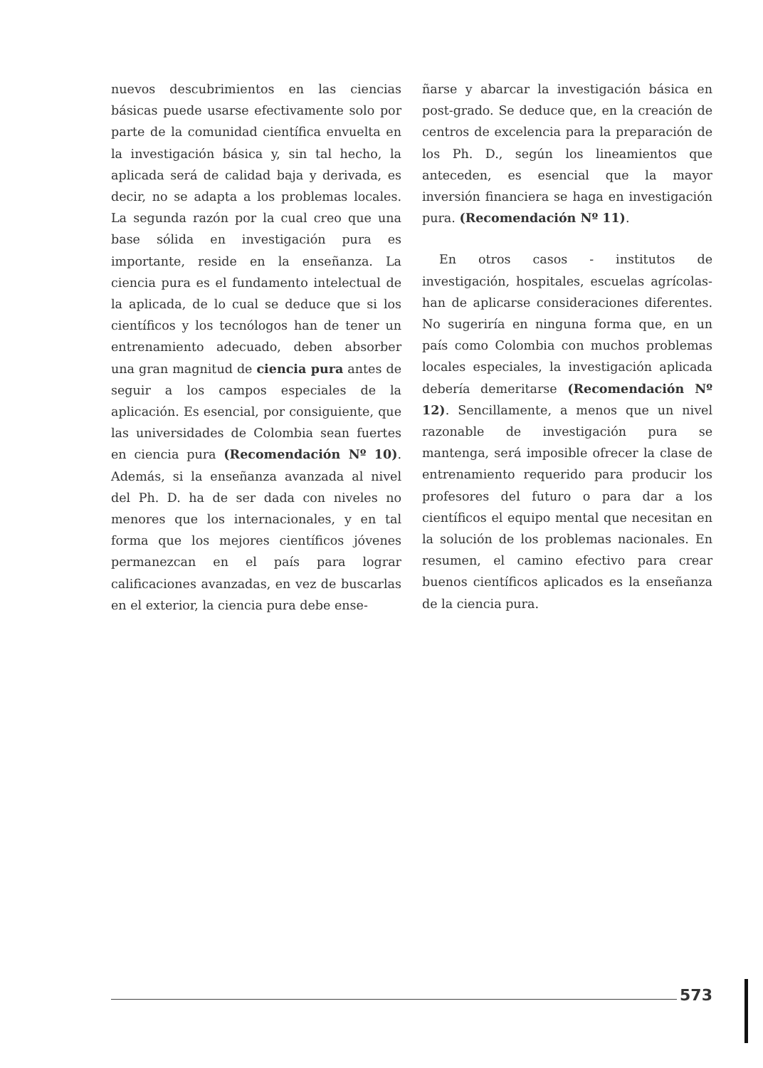nuevos descubrimientos en las ciencias básicas puede usarse efectivamente solo por parte de la comunidad científica envuelta en la investigación básica y, sin tal hecho, la aplicada será de calidad baja y derivada, es decir, no se adapta a los problemas locales. La segunda razón por la cual creo que una base sólida en investigación pura es importante, reside en la enseñanza. La ciencia pura es el fundamento intelectual de la aplicada, de lo cual se deduce que si los científicos y los tecnólogos han de tener un entrenamiento adecuado, deben absorber una gran magnitud de ciencia pura antes de seguir a los campos especiales de la aplicación. Es esencial, por consiguiente, que las universidades de Colombia sean fuertes en ciencia pura (Recomendación Nº 10). Además, si la enseñanza avanzada al nivel del Ph. D. ha de ser dada con niveles no menores que los internacionales, y en tal forma que los mejores científicos jóvenes permanezcan en el país para lograr calificaciones avanzadas, en vez de buscarlas en el exterior, la ciencia pura debe ense-
ñarse y abarcar la investigación básica en post-grado. Se deduce que, en la creación de centros de excelencia para la preparación de los Ph. D., según los lineamientos que anteceden, es esencial que la mayor inversión financiera se haga en investigación pura. (Recomendación Nº 11).
En otros casos - institutos de investigación, hospitales, escuelas agrícolas- han de aplicarse consideraciones diferentes. No sugeriría en ninguna forma que, en un país como Colombia con muchos problemas locales especiales, la investigación aplicada debería demeritarse (Recomendación Nº 12). Sencillamente, a menos que un nivel razonable de investigación pura se mantenga, será imposible ofrecer la clase de entrenamiento requerido para producir los profesores del futuro o para dar a los científicos el equipo mental que necesitan en la solución de los problemas nacionales. En resumen, el camino efectivo para crear buenos científicos aplicados es la enseñanza de la ciencia pura.
573